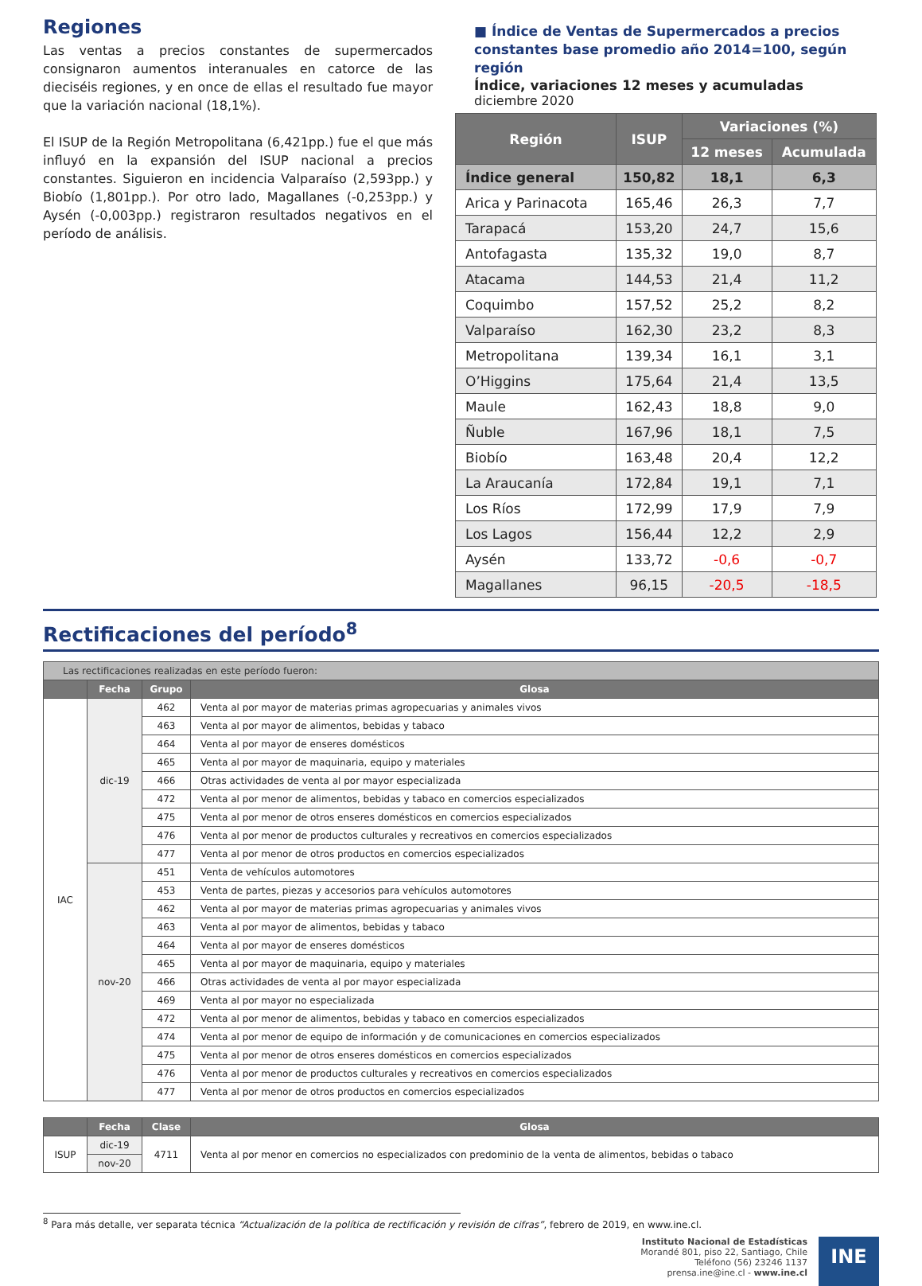Regiones
Las ventas a precios constantes de supermercados consignaron aumentos interanuales en catorce de las dieciséis regiones, y en once de ellas el resultado fue mayor que la variación nacional (18,1%).
El ISUP de la Región Metropolitana (6,421pp.) fue el que más influyó en la expansión del ISUP nacional a precios constantes. Siguieron en incidencia Valparaíso (2,593pp.) y Biobío (1,801pp.). Por otro lado, Magallanes (-0,253pp.) y Aysén (-0,003pp.) registraron resultados negativos en el período de análisis.
■ Índice de Ventas de Supermercados a precios constantes base promedio año 2014=100, según región
Índice, variaciones 12 meses y acumuladas
diciembre 2020
| Región | ISUP | Variaciones (%) | |
| --- | --- | --- | --- |
| | | 12 meses | Acumulada |
| Índice general | 150,82 | 18,1 | 6,3 |
| Arica y Parinacota | 165,46 | 26,3 | 7,7 |
| Tarapacá | 153,20 | 24,7 | 15,6 |
| Antofagasta | 135,32 | 19,0 | 8,7 |
| Atacama | 144,53 | 21,4 | 11,2 |
| Coquimbo | 157,52 | 25,2 | 8,2 |
| Valparaíso | 162,30 | 23,2 | 8,3 |
| Metropolitana | 139,34 | 16,1 | 3,1 |
| O’Higgins | 175,64 | 21,4 | 13,5 |
| Maule | 162,43 | 18,8 | 9,0 |
| Ñuble | 167,96 | 18,1 | 7,5 |
| Biobío | 163,48 | 20,4 | 12,2 |
| La Araucanía | 172,84 | 19,1 | 7,1 |
| Los Ríos | 172,99 | 17,9 | 7,9 |
| Los Lagos | 156,44 | 12,2 | 2,9 |
| Aysén | 133,72 | -0,6 | -0,7 |
| Magallanes | 96,15 | -20,5 | -18,5 |
Rectificaciones del período<sup>8</sup>
| Las rectificaciones realizadas en este período fueron: | | | |
| | Fecha | Grupo | Glosa |
| IAC | dic-19 | 462 | Venta al por mayor de materias primas agropecuarias y animales vivos |
| | | 463 | Venta al por mayor de alimentos, bebidas y tabaco |
| | | 464 | Venta al por mayor de enseres domésticos |
| | | 465 | Venta al por mayor de maquinaria, equipo y materiales |
| | | 466 | Otras actividades de venta al por mayor especializada |
| | | 472 | Venta al por menor de alimentos, bebidas y tabaco en comercios especializados |
| | | 475 | Venta al por menor de otros enseres domésticos en comercios especializados |
| | | 476 | Venta al por menor de productos culturales y recreativos en comercios especializados |
| | | 477 | Venta al por menor de otros productos en comercios especializados |
| | nov-20 | 451 | Venta de vehículos automotores |
| | | 453 | Venta de partes, piezas y accesorios para vehículos automotores |
| | | 462 | Venta al por mayor de materias primas agropecuarias y animales vivos |
| | | 463 | Venta al por mayor de alimentos, bebidas y tabaco |
| | | 464 | Venta al por mayor de enseres domésticos |
| | | 465 | Venta al por mayor de maquinaria, equipo y materiales |
| | | 466 | Otras actividades de venta al por mayor especializada |
| | | 469 | Venta al por mayor no especializada |
| | | 472 | Venta al por menor de alimentos, bebidas y tabaco en comercios especializados |
| | | 474 | Venta al por menor de equipo de información y de comunicaciones en comercios especializados |
| | | 475 | Venta al por menor de otros enseres domésticos en comercios especializados |
| | | 476 | Venta al por menor de productos culturales y recreativos en comercios especializados |
| | | 477 | Venta al por menor de otros productos en comercios especializados |
| | Fecha | Clase | Glosa |
| --- | --- | --- | --- |
| ISUP | dic-19 | 4711 | Venta al por menor en comercios no especializados con predominio de la venta de alimentos, bebidas o tabaco |
| | nov-20 | | |
<sup>8</sup> Para más detalle, ver separata técnica “Actualización de la política de rectificación y revisión de cifras”, febrero de 2019, en www.ine.cl.
Instituto Nacional de Estadísticas
Morandé 801, piso 22, Santiago, Chile
Teléfono (56) 23246 1137
prensa.ine@ine.cl - www.ine.cl
INE